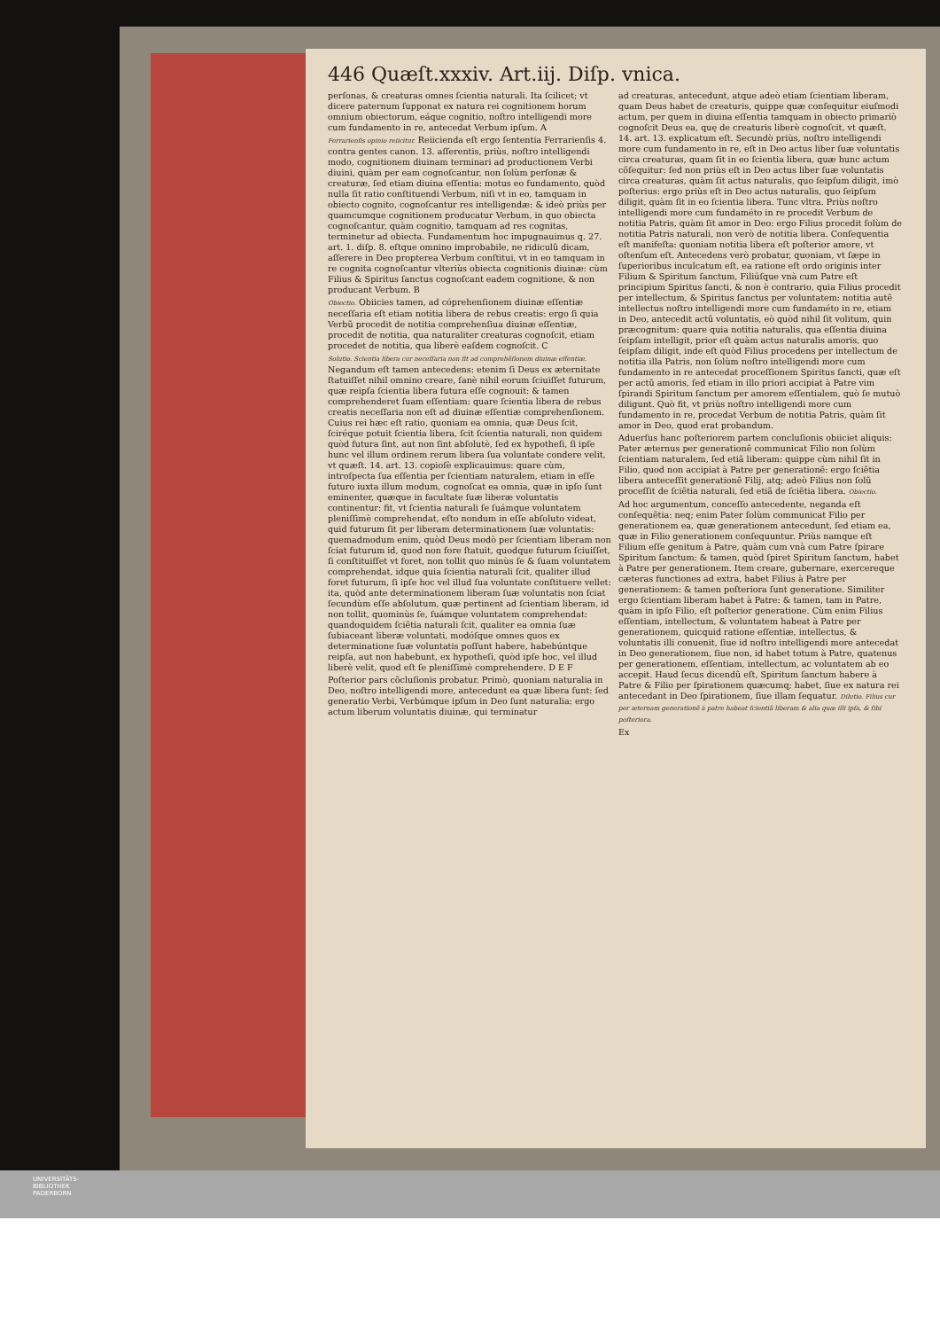446 Quæſt.xxxiv. Art.iij. Diſp. vnica.
perſonas, & creaturas omnes ſcientia naturali. Ita ſcilicet; vt dicere paternum ſupponat ex natura rei cognitionem horum omnium obiectorum, eáque cognitio, noſtro intelligendi more cum fundamento in re, antecedat Verbum ipſum. A
Ferrarienſis opinio reiicitur. Reiicienda eſt ergo ſententia Ferrarienſis 4. contra gentes canon. 13. aſſerentis, priùs, noſtro intelligendi modo, cognitionem diuinam terminari ad productionem Verbi diuini, quàm per eam cognoſcantur, non ſolùm perſonæ & creaturæ, ſed etiam diuina eſſentia: motus eo fundamento, quòd nulla ſit ratio conſtituendi Verbum, niſi vt in eo, tamquam in obiecto cognito, cognoſcantur res intelligendæ: & ideò priùs per quamcumque cognitionem producatur Verbum, in quo obiecta cognoſcantur, quàm cognitio, tamquam ad res cognitas, terminetur ad obiecta. Fundamentum hoc impugnauimus q. 27. art. 1. diſp. 8. eſtque omnino improbabile, ne ridiculũ dicam, aſſerere in Deo propterea Verbum conſtitui, vt in eo tamquam in re cognita cognoſcantur vlteriùs obiecta cognitionis diuinæ: cùm Filius & Spiritus ſanctus cognoſcant eadem cognitione, & non producant Verbum. B
Obiectio. Obiicies tamen, ad cóprehenſionem diuinæ eſſentiæ neceſſaria eſt etiam notitia libera de rebus creatis: ergo ſi quia Verbũ procedit de notitia comprehenſiua diuinæ eſſentiæ, procedit de notitia, qua naturaliter creaturas cognoſcit, etiam procedet de notitia, qua liberè eaſdem cognoſcit. C
Solutio. Scientia libera cur neceſſaria non ſit ad comprehẽſionem diuinæ eſſentiæ. Negandum eſt tamen antecedens: etenim ſi Deus ex æternitate ſtatuiſſet nihil omnino creare, ſanè nihil eorum ſciuiſſet futurum, quæ reipſa ſcientia libera futura eſſe cognouit: & tamen comprehenderet ſuam eſſentiam: quare ſcientia libera de rebus creatis neceſſaria non eſt ad diuinæ eſſentiæ comprehenſionem. Cuius rei hæc eſt ratio, quoniam ea omnia, quæ Deus ſcit, ſciréque potuit ſcientia libera, ſcit ſcientia naturali, non quidem quòd futura ſint, aut non ſint abſolutè, ſed ex hypotheſi, ſi ipſe hunc vel illum ordinem rerum libera ſua voluntate condere velit, vt quæſt. 14. art. 13. copioſè explicauimus: quare cùm, introſpecta ſua eſſentia per ſcientiam naturalem, etiam in eſſe futuro iuxta illum modum, cognoſcat ea omnia, quæ in ipſo ſunt eminenter, quæque in facultate ſuæ liberæ voluntatis continentur: fit, vt ſcientia naturali ſe ſuámque voluntatem pleniſſimè comprehendat, eſto nondum in eſſe abſoluto videat, quid futurum ſit per liberam determinationem ſuæ voluntatis: quemadmodum enim, quòd Deus modò per ſcientiam liberam non ſciat futurum id, quod non fore ſtatuit, quodque futurum ſciuiſſet, ſi conſtituiſſet vt foret, non tollit quo minùs ſe & ſuam voluntatem comprehendat, idque quia ſcientia naturali ſcit, qualiter illud foret futurum, ſi ipſe hoc vel illud ſua voluntate conſtituere vellet: ita, quòd ante determinationem liberam ſuæ voluntatis non ſciat ſecundùm eſſe abſolutum, quæ pertinent ad ſcientiam liberam, id non tollit, quominùs ſe, ſuámque voluntatem comprehendat: quandoquidem ſciẽtia naturali ſcit, qualiter ea omnia ſuæ ſubiaceant liberæ voluntati, modóſque omnes quos ex determinatione ſuæ voluntatis poſſunt habere, habebúntque reipſa, aut non habebunt, ex hypotheſi, quòd ipſe hoc, vel illud liberè velit, quod eſt ſe pleniſſimè comprehendere. D E F
Poſterior pars cõcluſionis probatur. Primò, quoniam naturalia in Deo, noſtro intelligendi more, antecedunt ea quæ libera ſunt: ſed generatio Verbi, Verbúmque ipſum in Deo ſunt naturalia: ergo actum liberum voluntatis diuinæ, qui terminatur
ad creaturas, antecedunt, atque adeò etiam ſcientiam liberam, quam Deus habet de creaturis, quippe quæ conſequitur eiuſmodi actum, per quem in diuina eſſentia tamquam in obiecto primariò cognoſcit Deus ea, quę de creaturis liberè cognoſcit, vt quæſt. 14. art. 13. explicatum eſt. Secundò priùs, noſtro intelligendi more cum fundamento in re, eſt in Deo actus liber ſuæ voluntatis circa creaturas, quam ſit in eo ſcientia libera, quæ hunc actum cõſequitur: ſed non priùs eſt in Deo actus liber ſuæ voluntatis circa creaturas, quàm ſit actus naturalis, quo ſeipſum diligit, imò poſterius: ergo priùs eſt in Deo actus naturalis, quo ſeipſum diligit, quàm ſit in eo ſcientia libera. Tunc vltra. Priùs noſtro intelligendi more cum fundaméto in re procedit Verbum de notitia Patris, quàm ſit amor in Deo: ergo Filius procedit ſolùm de notitia Patris naturali, non verò de notitia libera. Conſequentia eſt manifeſta: quoniam notitia libera eſt poſterior amore, vt oſtenſum eſt. Antecedens verò probatur, quoniam, vt ſæpe in ſuperioribus inculcatum eſt, ea ratione eſt ordo originis inter Filium & Spiritum ſanctum, Filiúſque vnà cum Patre eſt principium Spiritus ſancti, & non è contrario, quia Filius procedit per intellectum, & Spiritus ſanctus per voluntatem: notitia autẽ intellectus noſtro intelligendi more cum fundaméto in re, etiam in Deo, antecedit actũ voluntatis, eò quòd nihil ſit volitum, quin præcognitum: quare quia notitia naturalis, qua eſſentia diuina ſeipſam intelligit, prior eſt quàm actus naturalis amoris, quo ſeipſam diligit, inde eſt quòd Filius procedens per intellectum de notitia illa Patris, non ſolùm noſtro intelligendi more cum fundamento in re antecedat proceſſionem Spiritus ſancti, quæ eſt per actũ amoris, ſed etiam in illo priori accipiat à Patre vim ſpirandi Spiritum ſanctum per amorem eſſentialem, quò ſe mutuò diligunt. Quò fit, vt priùs noſtro intelligendi more cum fundamento in re, procedat Verbum de notitia Patris, quàm ſit amor in Deo, quod erat probandum.
Aduerſus hanc poſteriorem partem concluſionis obiiciet aliquis: Pater æternus per generationẽ communicat Filio non ſolùm ſcientiam naturalem, ſed etiã liberam: quippe cùm nihil ſit in Filio, quod non accipiat à Patre per generationẽ: ergo ſciẽtia libera anteceſſit generationẽ Filij, atq; adeò Filius non ſolũ proceſſit de ſciẽtia naturali, ſed etiã de ſciẽtia libera. Obiectio.
Ad hoc argumentum, conceſſo antecedente, neganda eſt conſequẽtia: neq; enim Pater ſolùm communicat Filio per generationem ea, quæ generationem antecedunt, ſed etiam ea, quæ in Filio generationem conſequuntur. Priùs namque eſt Filium eſſe genitum à Patre, quàm cum vnà cum Patre ſpirare Spiritum ſanctum: & tamen, quòd ſpiret Spiritum ſanctum, habet à Patre per generationem. Item creare, gubernare, exercereque cæteras functiones ad extra, habet Filius à Patre per generationem: & tamen poſteriora ſunt generatione. Similiter ergo ſcientiam liberam habet à Patre: & tamen, tam in Patre, quàm in ipſo Filio, eſt poſterior generatione. Cùm enim Filius eſſentiam, intellectum, & voluntatem habeat à Patre per generationem, quicquid ratione eſſentiæ, intellectus, & voluntatis illi conuenit, ſiue id noſtro intelligendi more antecedat in Deo generationem, ſiue non, id habet totum à Patre, quatenus per generationem, eſſentiam, intellectum, ac voluntatem ab eo accepit. Haud ſecus dicendũ eſt, Spiritum ſanctum habere à Patre & Filio per ſpirationem quæcumq; habet, ſiue ex natura rei antecedant in Deo ſpirationem, ſiue illam ſequatur. Dilutio. Filius cur per æternam generationẽ à patre habeat ſcientiã liberam & alia quæ illi ipſa, & ſibi poſteriora.
Ex
UNIVERSITÄTS-
BIBLIOTHEK
PADERBORN